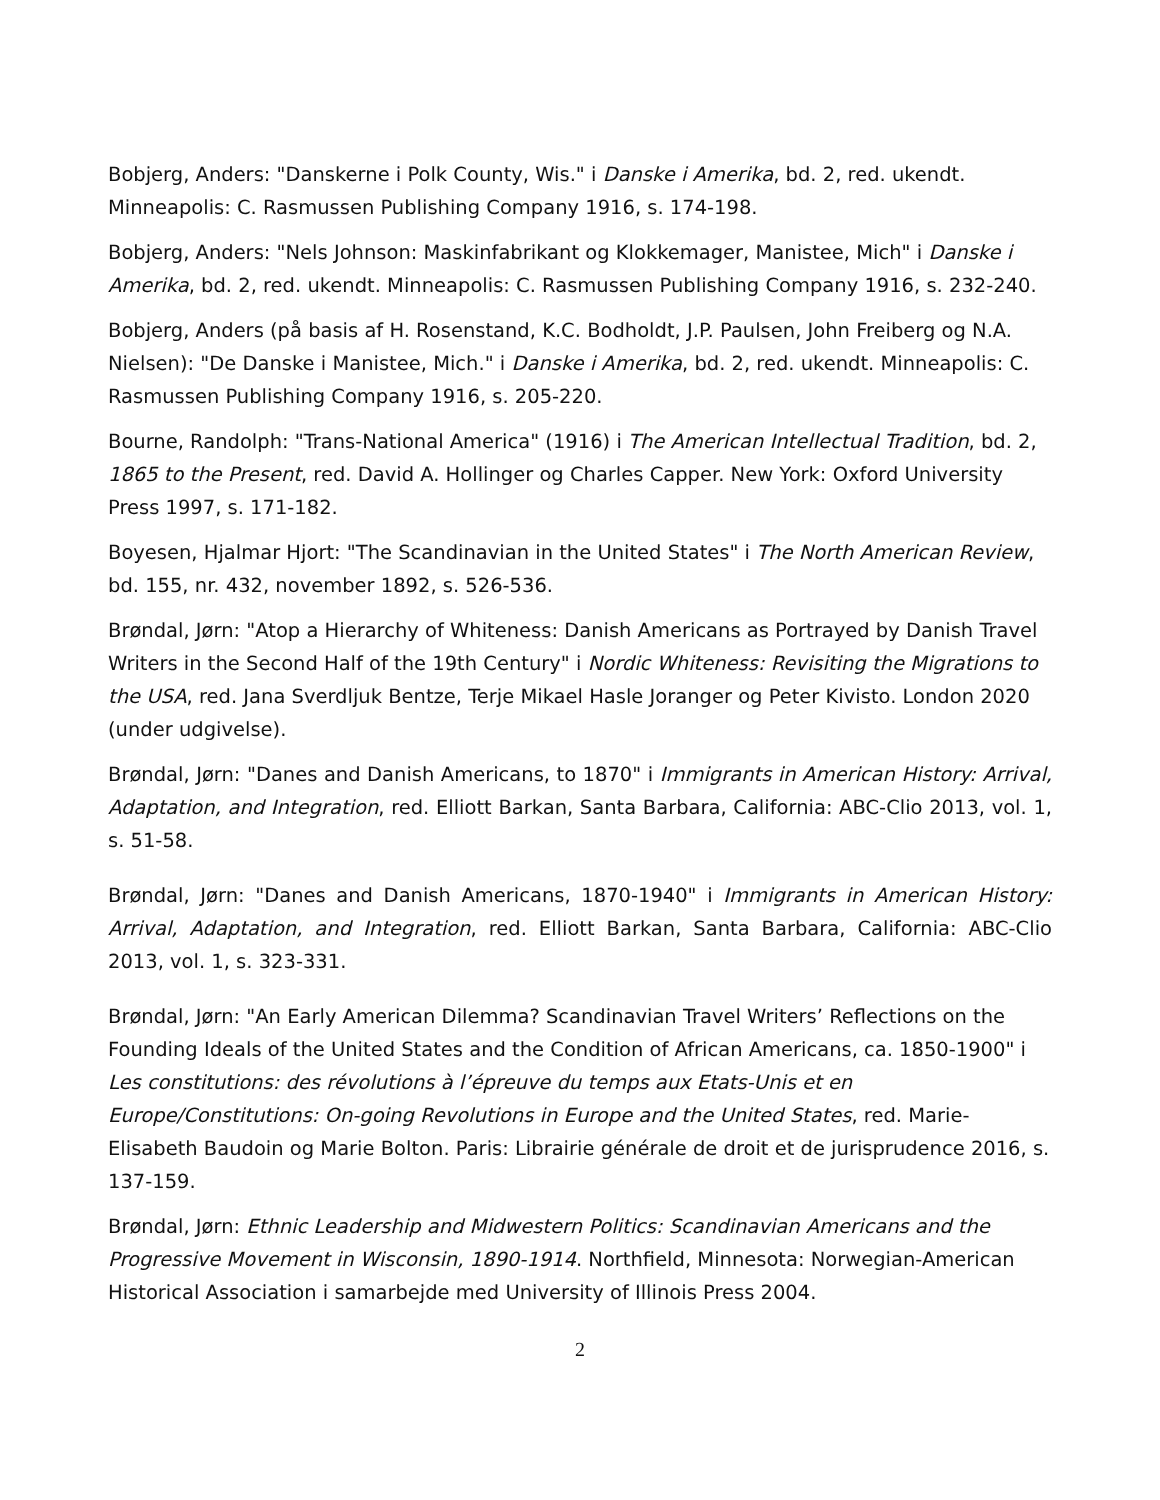Bobjerg, Anders: "Danskerne i Polk County, Wis." i Danske i Amerika, bd. 2, red. ukendt. Minneapolis: C. Rasmussen Publishing Company 1916, s. 174-198.
Bobjerg, Anders: "Nels Johnson: Maskinfabrikant og Klokkemager, Manistee, Mich" i Danske i Amerika, bd. 2, red. ukendt. Minneapolis: C. Rasmussen Publishing Company 1916, s. 232-240.
Bobjerg, Anders (på basis af H. Rosenstand, K.C. Bodholdt, J.P. Paulsen, John Freiberg og N.A. Nielsen): "De Danske i Manistee, Mich." i Danske i Amerika, bd. 2, red. ukendt. Minneapolis: C. Rasmussen Publishing Company 1916, s. 205-220.
Bourne, Randolph: "Trans-National America" (1916) i The American Intellectual Tradition, bd. 2, 1865 to the Present, red. David A. Hollinger og Charles Capper. New York: Oxford University Press 1997, s. 171-182.
Boyesen, Hjalmar Hjort: "The Scandinavian in the United States" i The North American Review, bd. 155, nr. 432, november 1892, s. 526-536.
Brøndal, Jørn: "Atop a Hierarchy of Whiteness: Danish Americans as Portrayed by Danish Travel Writers in the Second Half of the 19th Century" i Nordic Whiteness: Revisiting the Migrations to the USA, red. Jana Sverdljuk Bentze, Terje Mikael Hasle Joranger og Peter Kivisto. London 2020 (under udgivelse).
Brøndal, Jørn: "Danes and Danish Americans, to 1870" i Immigrants in American History: Arrival, Adaptation, and Integration, red. Elliott Barkan, Santa Barbara, California: ABC-Clio 2013, vol. 1, s. 51-58.
Brøndal, Jørn: "Danes and Danish Americans, 1870-1940" i Immigrants in American History: Arrival, Adaptation, and Integration, red. Elliott Barkan, Santa Barbara, California: ABC-Clio 2013, vol. 1, s. 323-331.
Brøndal, Jørn: "An Early American Dilemma? Scandinavian Travel Writers’ Reflections on the Founding Ideals of the United States and the Condition of African Americans, ca. 1850-1900" i Les constitutions: des révolutions à l’épreuve du temps aux Etats-Unis et en Europe/Constitutions: On-going Revolutions in Europe and the United States, red. Marie-Elisabeth Baudoin og Marie Bolton. Paris: Librairie générale de droit et de jurisprudence 2016, s. 137-159.
Brøndal, Jørn: Ethnic Leadership and Midwestern Politics: Scandinavian Americans and the Progressive Movement in Wisconsin, 1890-1914. Northfield, Minnesota: Norwegian-American Historical Association i samarbejde med University of Illinois Press 2004.
2